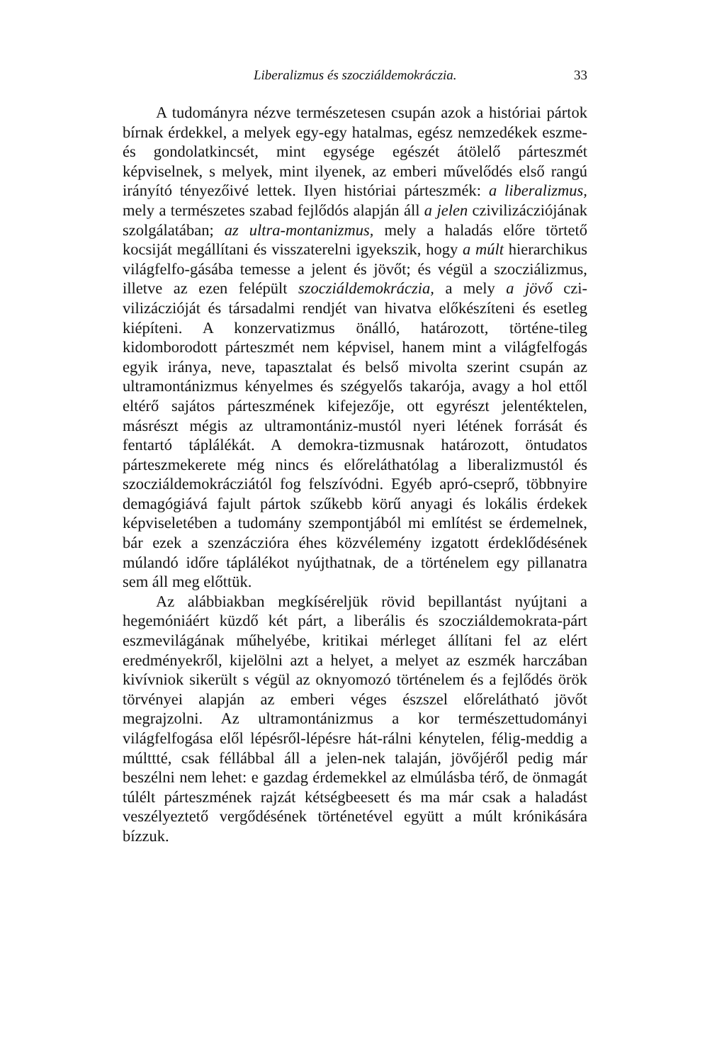Liberalizmus és szocziáldemokráczia. 33
A tudományra nézve természetesen csupán azok a históriai pártok bírnak érdekkel, a melyek egy-egy hatalmas, egész nemzedékek eszme- és gondolatkincsét, mint egysége egészét átölelő párteszmét képviselnek, s melyek, mint ilyenek, az emberi művelődés első rangú irányító tényezőivé lettek. Ilyen históriai párteszmék: a liberalizmus, mely a természetes szabad fejlődós alapján áll a jelen czivilizácziójának szolgálatában; az ultra-montanizmus, mely a haladás előre törtető kocsiját megállítani és visszaterelni igyekszik, hogy a múlt hierarchikus világfelfo-gásába temesse a jelent és jövőt; és végül a szocziálizmus, illetve az ezen felépült szocziáldemokráczia, a mely a jövő czi-vilizáczióját és társadalmi rendjét van hivatva előkészíteni és esetleg kiépíteni. A konzervatizmus önálló, határozott, történe-tileg kidomborodott párteszmét nem képvisel, hanem mint a világfelfogás egyik iránya, neve, tapasztalat és belső mivolta szerint csupán az ultramontánizmus kényelmes és szégyelős takarója, avagy a hol ettől eltérő sajátos párteszmének kifejezője, ott egyrészt jelentéktelen, másrészt mégis az ultramontániz-mustól nyeri létének forrását és fentartó táplálékát. A demokra-tizmusnak határozott, öntudatos párteszmekerete még nincs és előreláthatólag a liberalizmustól és szocziáldemokrácziától fog felszívódni. Egyéb apró-cseprő, többnyire demagógiává fajult pártok szűkebb körű anyagi és lokális érdekek képviseletében a tudomány szempontjából mi említést se érdemelnek, bár ezek a szenzáczióra éhes közvélemény izgatott érdeklődésének múlandó időre táplálékot nyújthatnak, de a történelem egy pillanatra sem áll meg előttük.
Az alábbiakban megkíséreljük rövid bepillantást nyújtani a hegemóniáért küzdő két párt, a liberális és szocziáldemokrata-párt eszmevilágának műhelyébe, kritikai mérleget állítani fel az elért eredményekről, kijelölni azt a helyet, a melyet az eszmék harczában kivívniok sikerült s végül az oknyomozó történelem és a fejlődés örök törvényei alapján az emberi véges észszel előrelátható jövőt megrajzolni. Az ultramontánizmus a kor természettudományi világfelfogása elől lépésről-lépésre hát-rálni kénytelen, félig-meddig a múlttté, csak féllábbal áll a jelen-nek talaján, jövőjéről pedig már beszélni nem lehet: e gazdag érdemekkel az elmúlásba térő, de önmagát túlélt párteszmének rajzát kétségbeesett és ma már csak a haladást veszélyeztető vergődésének történetével együtt a múlt krónikására bízzuk.